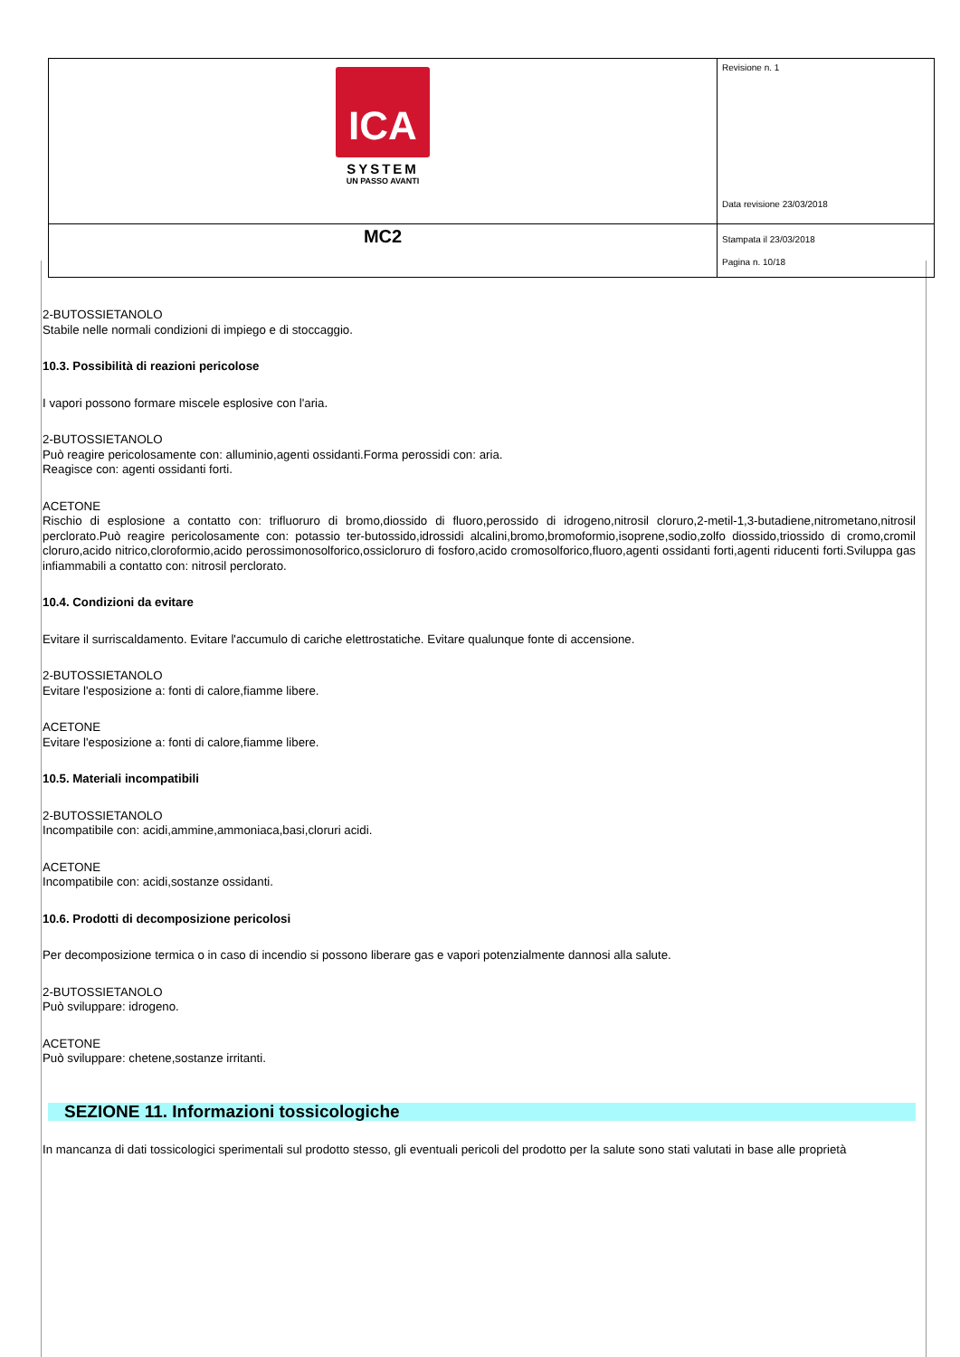| ICA SYSTEM UN PASSO AVANTI | Revisione n. 1 Data revisione 23/03/2018 |
| MC2 | Stampata il 23/03/2018 Pagina n. 10/18 |
2-BUTOSSIETANOLO
Stabile nelle normali condizioni di impiego e di stoccaggio.
10.3. Possibilità di reazioni pericolose
I vapori possono formare miscele esplosive con l'aria.
2-BUTOSSIETANOLO
Può reagire pericolosamente con: alluminio,agenti ossidanti.Forma perossidi con: aria.
Reagisce con: agenti ossidanti forti.
ACETONE
Rischio di esplosione a contatto con: trifluoruro di bromo,diossido di fluoro,perossido di idrogeno,nitrosil cloruro,2-metil-1,3-butadiene,nitrometano,nitrosil perclorato.Può reagire pericolosamente con: potassio ter-butossido,idrossidi alcalini,bromo,bromoformio,isoprene,sodio,zolfo diossido,triossido di cromo,cromil cloruro,acido nitrico,cloroformio,acido perossimonosolforico,ossicloruro di fosforo,acido cromosolforico,fluoro,agenti ossidanti forti,agenti riducenti forti.Sviluppa gas infiammabili a contatto con: nitrosil perclorato.
10.4. Condizioni da evitare
Evitare il surriscaldamento. Evitare l'accumulo di cariche elettrostatiche. Evitare qualunque fonte di accensione.
2-BUTOSSIETANOLO
Evitare l'esposizione a: fonti di calore,fiamme libere.
ACETONE
Evitare l'esposizione a: fonti di calore,fiamme libere.
10.5. Materiali incompatibili
2-BUTOSSIETANOLO
Incompatibile con: acidi,ammine,ammoniaca,basi,cloruri acidi.
ACETONE
Incompatibile con: acidi,sostanze ossidanti.
10.6. Prodotti di decomposizione pericolosi
Per decomposizione termica o in caso di incendio si possono liberare gas e vapori potenzialmente dannosi alla salute.
2-BUTOSSIETANOLO
Può sviluppare: idrogeno.
ACETONE
Può sviluppare: chetene,sostanze irritanti.
SEZIONE 11. Informazioni tossicologiche
In mancanza di dati tossicologici sperimentali sul prodotto stesso, gli eventuali pericoli del prodotto per la salute sono stati valutati in base alle proprietà